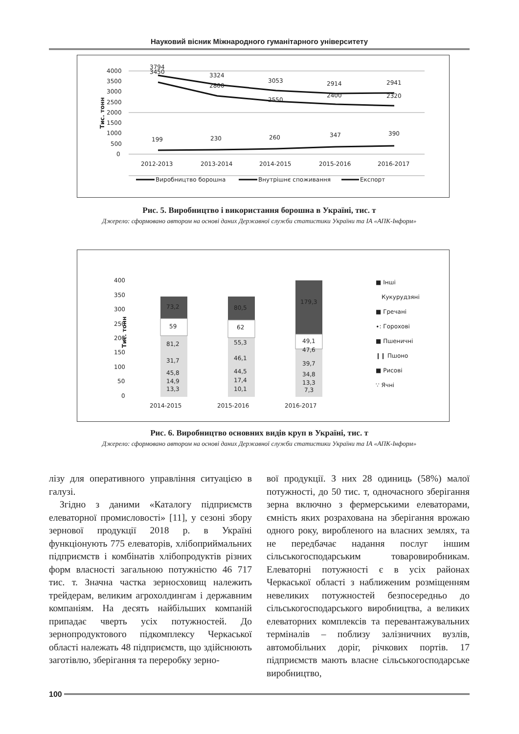Науковий вісник Міжнародного гуманітарного університету
4000
3500
3000
2500
2000
1500
1000
500
0
Тис. тонн
3794
3450
3324
2800
3053
2550
2914
2400
2941
2320
199
230
260
347
390
2012-2013
2013-2014
2014-2015
2015-2016
2016-2017
Виробництво борошна
Внутрішнє споживання
Експорт
Рис. 5. Виробництво і використання борошна в Україні, тис. т
Джерело: сформовано автором на основі даних Державної служби статистики України та ІА «АПК-Інформ»
400
350
300
250
200
150
100
50
0
Тис. тонн
73,2
59
81,2
31,7
45,8
14,9
13,3
80,5
62
55,3
46,1
44,5
17,4
10,1
179,3
49,1
47,6
39,7
34,8
13,3
7,3
2014-2015
2015-2016
2016-2017
■ Інші
Кукурудзяні
■ Гречані
∙: Горохові
■ Пшеничні
❙❙ Пшоно
■ Рисові
∵ Ячні
Рис. 6. Виробництво основних видів круп в Україні, тис. т
Джерело: сформовано автором на основі даних Державної служби статистики України та ІА «АПК-Інформ»
лізу для оперативного управління ситуацією в галузі.
Згідно з даними «Каталогу підприємств елеваторної промисловості» [11], у сезоні збору зернової продукції 2018 р. в Україні функціонують 775 елеваторів, хлібоприймальних підприємств і комбінатів хлібопродуктів різних форм власності загальною потужністю 46 717 тис. т. Значна частка зерносховищ належить трейдерам, великим агрохолдингам і державним компаніям. На десять найбільших компаній припадає чверть усіх потужностей. До зернопродуктового підкомплексу Черкаської області належать 48 підприємств, що здійснюють заготівлю, зберігання та переробку зерно-
вої продукції. З них 28 одиниць (58%) малої потужності, до 50 тис. т, одночасного зберігання зерна включно з фермерськими елеваторами, ємність яких розрахована на зберігання врожаю одного року, виробленого на власних землях, та не передбачає надання послуг іншим сільськогосподарським товаровиробникам. Елеваторні потужності є в усіх районах Черкаської області з наближеним розміщенням невеликих потужностей безпосередньо до сільськогосподарського виробництва, а великих елеваторних комплексів та перевантажувальних терміналів – поблизу залізничних вузлів, автомобільних доріг, річкових портів. 17 підприємств мають власне сільськогосподарське виробництво,
100